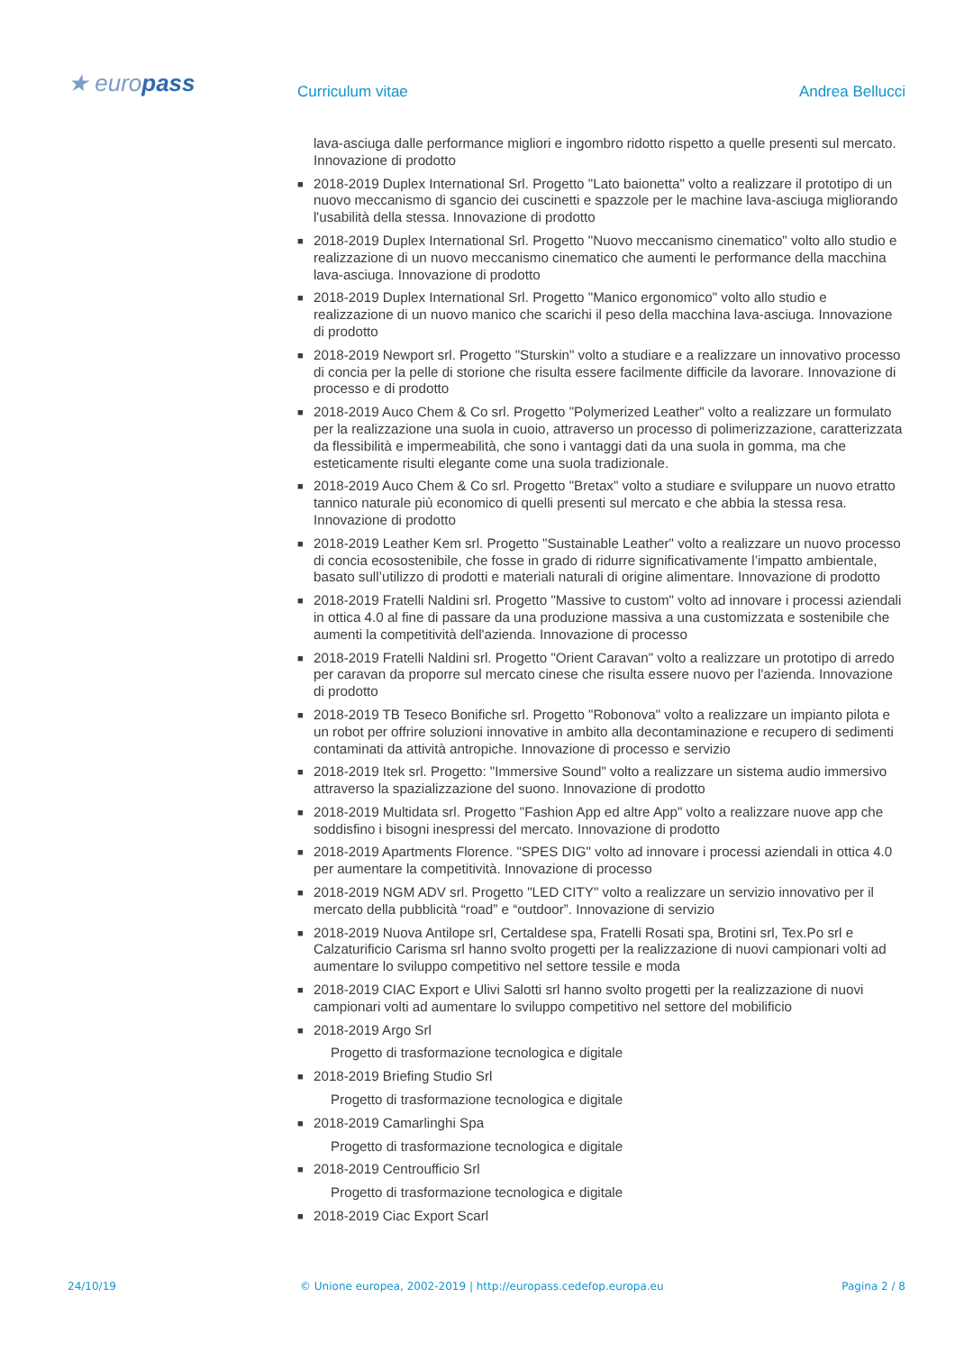★ europass
Curriculum vitae Andrea Bellucci
lava-asciuga dalle performance migliori e ingombro ridotto rispetto a quelle presenti sul mercato. Innovazione di prodotto
■ 2018-2019 Duplex International Srl. Progetto "Lato baionetta" volto a realizzare il prototipo di un nuovo meccanismo di sgancio dei cuscinetti e spazzole per le machine lava-asciuga migliorando l'usabilità della stessa. Innovazione di prodotto
■ 2018-2019 Duplex International Srl. Progetto "Nuovo meccanismo cinematico" volto allo studio e realizzazione di un nuovo meccanismo cinematico che aumenti le performance della macchina lava-asciuga. Innovazione di prodotto
■ 2018-2019 Duplex International Srl. Progetto "Manico ergonomico" volto allo studio e realizzazione di un nuovo manico che scarichi il peso della macchina lava-asciuga. Innovazione di prodotto
■ 2018-2019 Newport srl. Progetto "Sturskin" volto a studiare e a realizzare un innovativo processo di concia per la pelle di storione che risulta essere facilmente difficile da lavorare. Innovazione di processo e di prodotto
■ 2018-2019 Auco Chem & Co srl. Progetto "Polymerized Leather" volto a realizzare un formulato per la realizzazione una suola in cuoio, attraverso un processo di polimerizzazione, caratterizzata da flessibilità e impermeabilità, che sono i vantaggi dati da una suola in gomma, ma che esteticamente risulti elegante come una suola tradizionale.
■ 2018-2019 Auco Chem & Co srl. Progetto "Bretax" volto a studiare e sviluppare un nuovo etratto tannico naturale più economico di quelli presenti sul mercato e che abbia la stessa resa. Innovazione di prodotto
■ 2018-2019 Leather Kem srl. Progetto "Sustainable Leather" volto a realizzare un nuovo processo di concia ecosostenibile, che fosse in grado di ridurre significativamente l’impatto ambientale, basato sull’utilizzo di prodotti e materiali naturali di origine alimentare. Innovazione di prodotto
■ 2018-2019 Fratelli Naldini srl. Progetto "Massive to custom" volto ad innovare i processi aziendali in ottica 4.0 al fine di passare da una produzione massiva a una customizzata e sostenibile che aumenti la competitività dell'azienda. Innovazione di processo
■ 2018-2019 Fratelli Naldini srl. Progetto "Orient Caravan" volto a realizzare un prototipo di arredo per caravan da proporre sul mercato cinese che risulta essere nuovo per l'azienda. Innovazione di prodotto
■ 2018-2019 TB Teseco Bonifiche srl. Progetto "Robonova" volto a realizzare un impianto pilota e un robot per offrire soluzioni innovative in ambito alla decontaminazione e recupero di sedimenti contaminati da attività antropiche. Innovazione di processo e servizio
■ 2018-2019 Itek srl. Progetto: "Immersive Sound" volto a realizzare un sistema audio immersivo attraverso la spazializzazione del suono. Innovazione di prodotto
■ 2018-2019 Multidata srl. Progetto "Fashion App ed altre App" volto a realizzare nuove app che soddisfino i bisogni inespressi del mercato. Innovazione di prodotto
■ 2018-2019 Apartments Florence. "SPES DIG" volto ad innovare i processi aziendali in ottica 4.0 per aumentare la competitività. Innovazione di processo
■ 2018-2019 NGM ADV srl. Progetto "LED CITY" volto a realizzare un servizio innovativo per il mercato della pubblicità “road” e “outdoor”. Innovazione di servizio
■ 2018-2019 Nuova Antilope srl, Certaldese spa, Fratelli Rosati spa, Brotini srl, Tex.Po srl e Calzaturificio Carisma srl hanno svolto progetti per la realizzazione di nuovi campionari volti ad aumentare lo sviluppo competitivo nel settore tessile e moda
■ 2018-2019 CIAC Export e Ulivi Salotti srl hanno svolto progetti per la realizzazione di nuovi campionari volti ad aumentare lo sviluppo competitivo nel settore del mobilificio
■ 2018-2019 Argo Srl
Progetto di trasformazione tecnologica e digitale
■ 2018-2019 Briefing Studio Srl
Progetto di trasformazione tecnologica e digitale
■ 2018-2019 Camarlinghi Spa
Progetto di trasformazione tecnologica e digitale
■ 2018-2019 Centroufficio Srl
Progetto di trasformazione tecnologica e digitale
■ 2018-2019 Ciac Export Scarl
24/10/19 © Unione europea, 2002-2019 | http://europass.cedefop.europa.eu Pagina 2 / 8